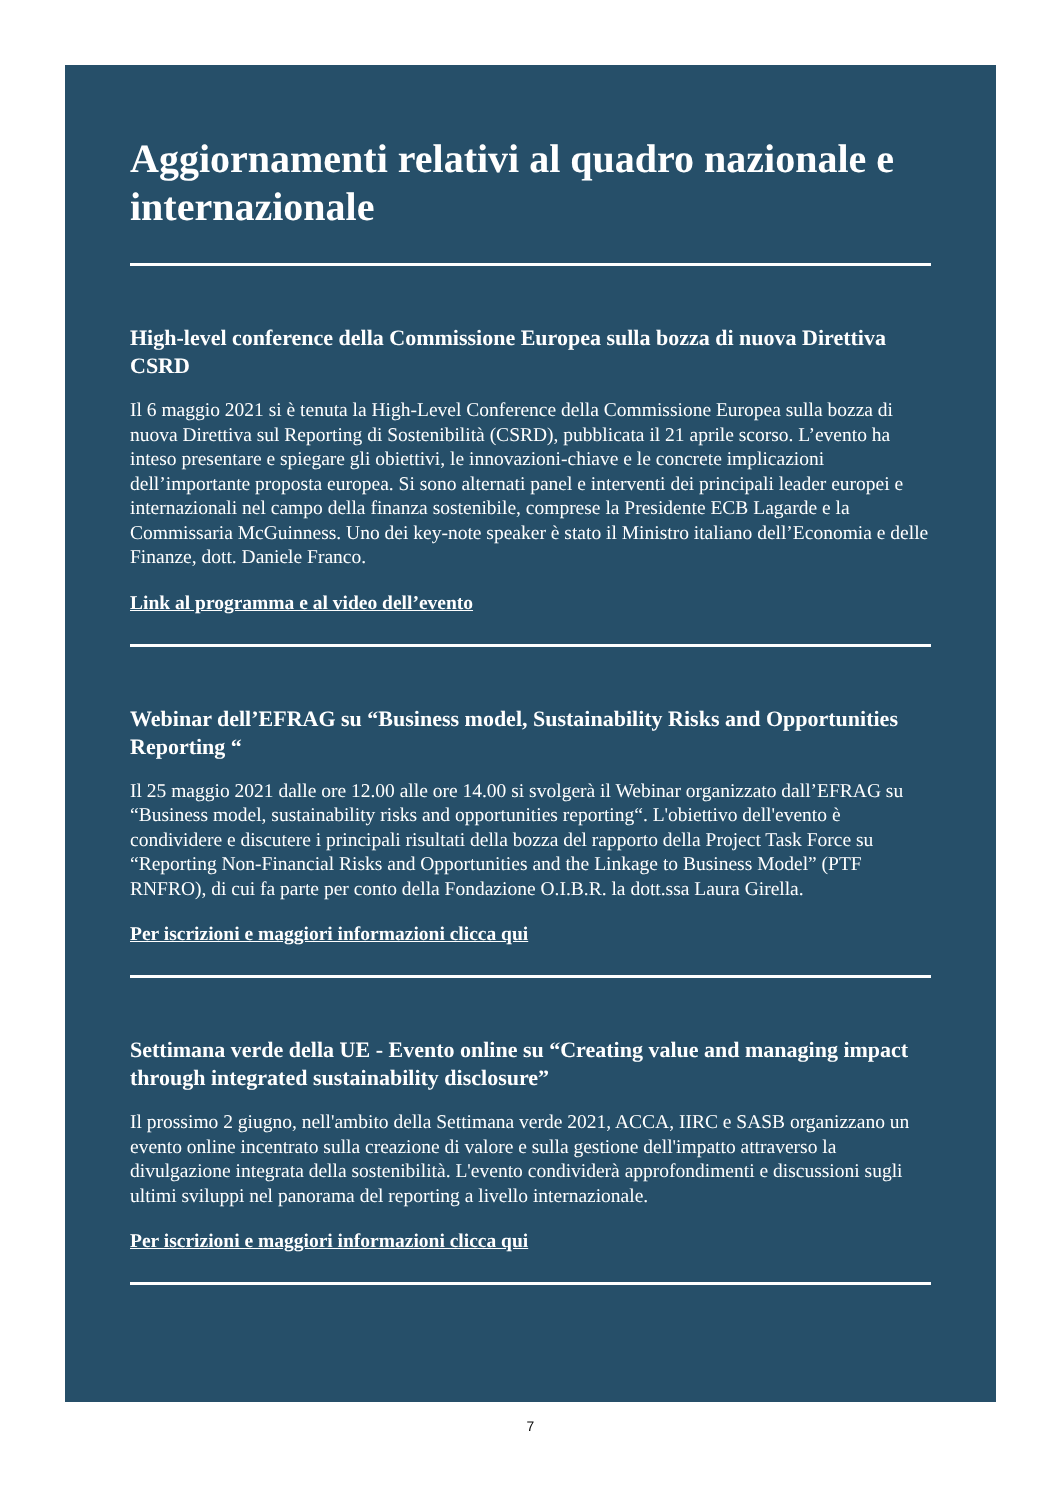Aggiornamenti relativi al quadro nazionale e internazionale
High-level conference della Commissione Europea sulla bozza di nuova Direttiva CSRD
Il 6 maggio 2021 si è tenuta la High-Level Conference della Commissione Europea sulla bozza di nuova Direttiva sul Reporting di Sostenibilità (CSRD), pubblicata il 21 aprile scorso. L’evento ha inteso presentare e spiegare gli obiettivi, le innovazioni-chiave e le concrete implicazioni dell’importante proposta europea. Si sono alternati panel e interventi dei principali leader europei e internazionali nel campo della finanza sostenibile, comprese la Presidente ECB Lagarde e la Commissaria McGuinness. Uno dei key-note speaker è stato il Ministro italiano dell’Economia e delle Finanze, dott. Daniele Franco.
Link al programma e al video dell’evento
Webinar dell’EFRAG su “Business model, Sustainability Risks and Opportunities Reporting “
Il 25 maggio 2021 dalle ore 12.00 alle ore 14.00 si svolgerà il Webinar organizzato dall’EFRAG su “Business model, sustainability risks and opportunities reporting“. L'obiettivo dell'evento è condividere e discutere i principali risultati della bozza del rapporto della Project Task Force su “Reporting Non-Financial Risks and Opportunities and the Linkage to Business Model” (PTF RNFRO), di cui fa parte per conto della Fondazione O.I.B.R. la dott.ssa Laura Girella.
Per iscrizioni e maggiori informazioni clicca qui
Settimana verde della UE - Evento online su “Creating value and managing impact through integrated sustainability disclosure”
Il prossimo 2 giugno, nell'ambito della Settimana verde 2021, ACCA, IIRC e SASB organizzano un evento online incentrato sulla creazione di valore e sulla gestione dell'impatto attraverso la divulgazione integrata della sostenibilità. L'evento condividerà approfondimenti e discussioni sugli ultimi sviluppi nel panorama del reporting a livello internazionale.
Per iscrizioni e maggiori informazioni clicca qui
7